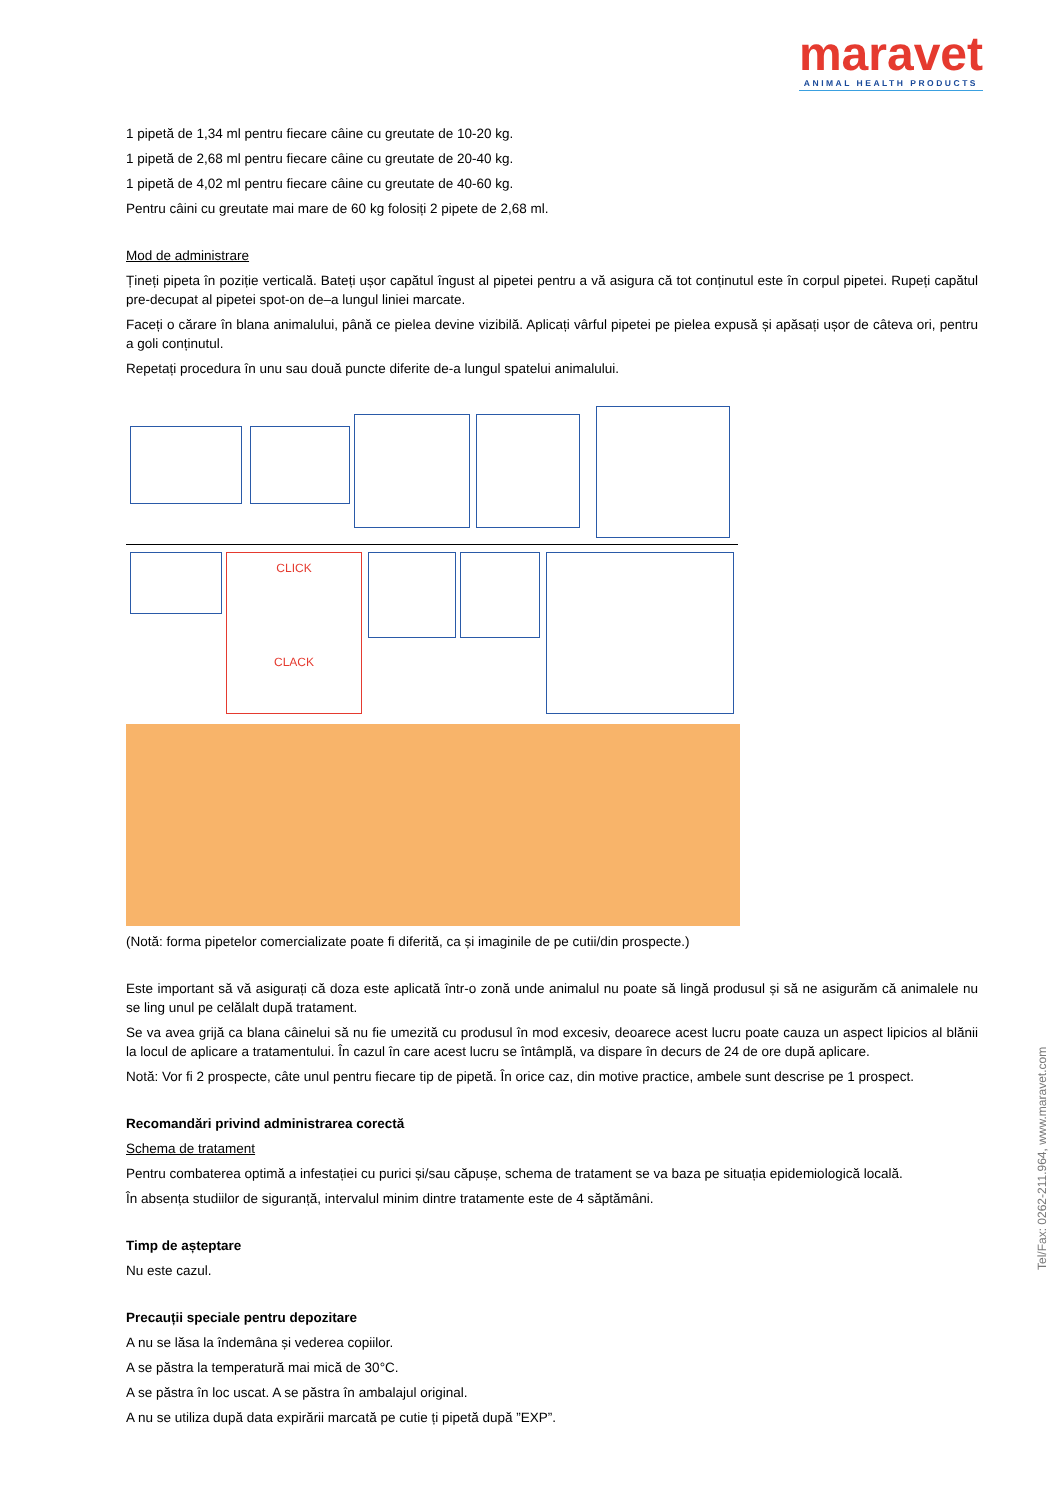maravet
ANIMAL HEALTH PRODUCTS
1 pipetă de 1,34 ml pentru fiecare câine cu greutate de 10-20 kg.
1 pipetă de 2,68 ml pentru fiecare câine cu greutate de 20-40 kg.
1 pipetă de 4,02 ml pentru fiecare câine cu greutate de 40-60 kg.
Pentru câini cu greutate mai mare de 60 kg folosiți 2 pipete de 2,68 ml.
Mod de administrare
Țineți pipeta în poziție verticală. Bateți ușor capătul îngust al pipetei pentru a vă asigura că tot conținutul este în corpul pipetei. Rupeți capătul pre-decupat al pipetei spot-on de–a lungul liniei marcate.
Faceți o cărare în blana animalului, până ce pielea devine vizibilă. Aplicați vârful pipetei pe pielea expusă și apăsați ușor de câteva ori, pentru a goli conținutul.
Repetați procedura în unu sau două puncte diferite de-a lungul spatelui animalului.
CLICK
CLACK
(Notă: forma pipetelor comercializate poate fi diferită, ca și imaginile de pe cutii/din prospecte.)
Este important să vă asigurați că doza este aplicată într-o zonă unde animalul nu poate să lingă produsul și să ne asigurăm că animalele nu se ling unul pe celălalt după tratament.
Se va avea grijă ca blana câinelui să nu fie umezită cu produsul în mod excesiv, deoarece acest lucru poate cauza un aspect lipicios al blănii la locul de aplicare a tratamentului. În cazul în care acest lucru se întâmplă, va dispare în decurs de 24 de ore după aplicare.
Notă: Vor fi 2 prospecte, câte unul pentru fiecare tip de pipetă. În orice caz, din motive practice, ambele sunt descrise pe 1 prospect.
Recomandări privind administrarea corectă
Schema de tratament
Pentru combaterea optimă a infestației cu purici și/sau căpușe, schema de tratament se va baza pe situația epidemiologică locală.
În absența studiilor de siguranță, intervalul minim dintre tratamente este de 4 săptămâni.
Timp de așteptare
Nu este cazul.
Precauții speciale pentru depozitare
A nu se lăsa la îndemâna și vederea copiilor.
A se păstra la temperatură mai mică de 30°C.
A se păstra în loc uscat. A se păstra în ambalajul original.
A nu se utiliza după data expirării marcată pe cutie ți pipetă după ”EXP”.
Tel/Fax: 0262-211.964, www.maravet.com